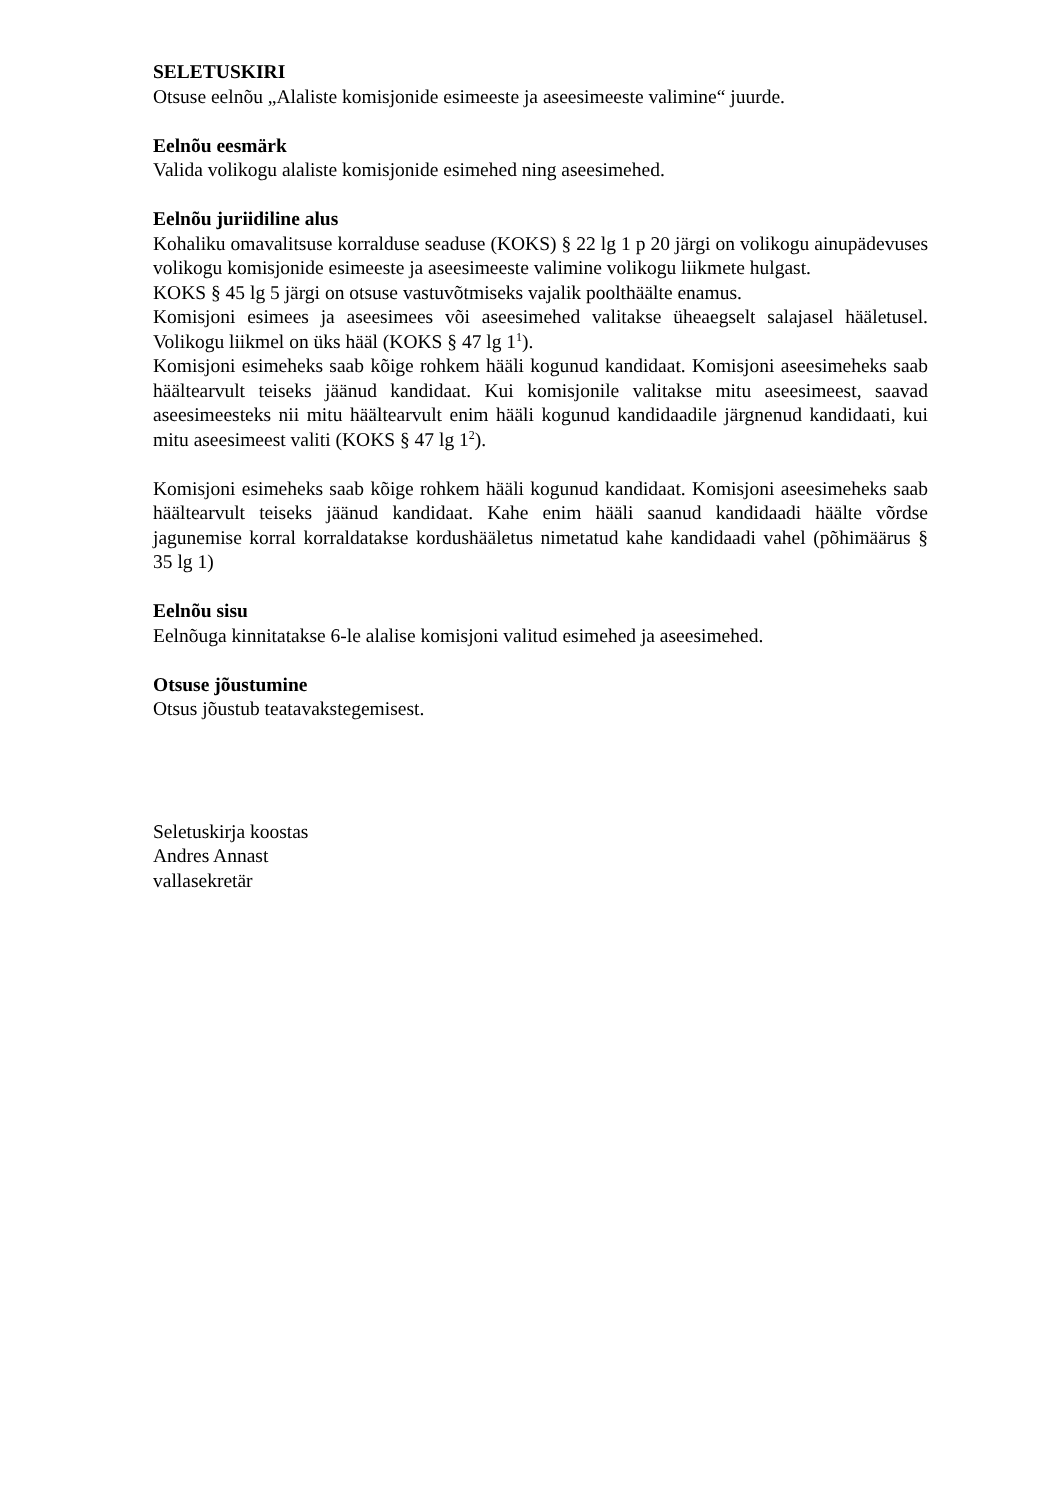SELETUSKIRI
Otsuse eelnõu „Alaliste komisjonide esimeeste ja aseesimeeste valimine“ juurde.
Eelnõu eesmärk
Valida volikogu alaliste komisjonide esimehed ning aseesimehed.
Eelnõu juriidiline alus
Kohaliku omavalitsuse korralduse seaduse (KOKS) § 22 lg 1 p 20 järgi on volikogu ainupädevuses volikogu komisjonide esimeeste ja aseesimeeste valimine volikogu liikmete hulgast.
KOKS § 45 lg 5 järgi on otsuse vastuvõtmiseks vajalik poolthäälte enamus.
Komisjoni esimees ja aseesimees või aseesimehed valitakse üheaegselt salajasel hääletusel. Volikogu liikmel on üks hääl (KOKS § 47 lg 1<sup>1</sup>).
Komisjoni esimeheks saab kõige rohkem hääli kogunud kandidaat. Komisjoni aseesimeheks saab häältearvult teiseks jäänud kandidaat. Kui komisjonile valitakse mitu aseesimeest, saavad aseesimeesteks nii mitu häältearvult enim hääli kogunud kandidaadile järgnenud kandidaati, kui mitu aseesimeest valiti (KOKS § 47 lg 1<sup>2</sup>).
Komisjoni esimeheks saab kõige rohkem hääli kogunud kandidaat. Komisjoni aseesimeheks saab häältearvult teiseks jäänud kandidaat. Kahe enim hääli saanud kandidaadi häälte võrdse jagunemise korral korraldatakse kordushääletus nimetatud kahe kandidaadi vahel (põhimäärus § 35 lg 1)
Eelnõu sisu
Eelnõuga kinnitatakse 6-le alalise komisjoni valitud esimehed ja aseesimehed.
Otsuse jõustumine
Otsus jõustub teatavakstegemisest.
Seletuskirja koostas
Andres Annast
vallasekretär